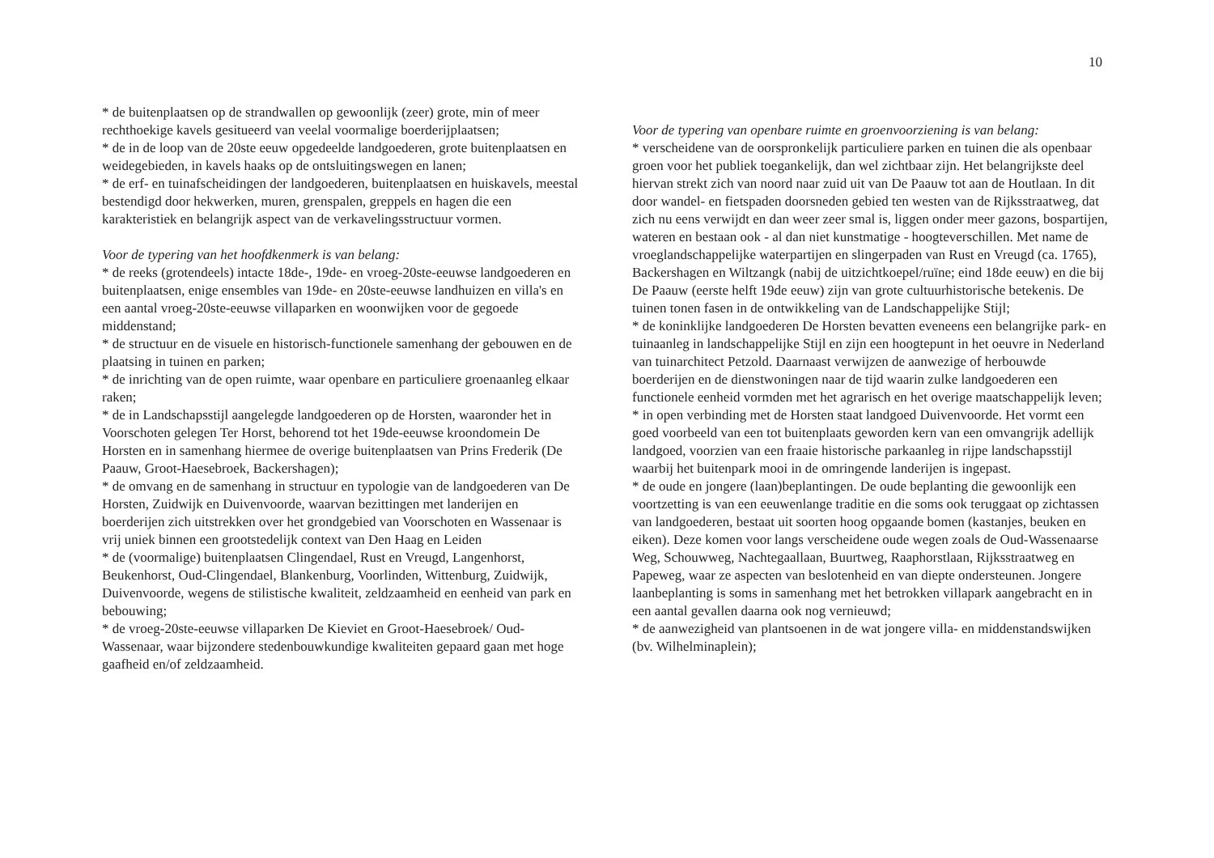10
* de buitenplaatsen op de strandwallen op gewoonlijk (zeer) grote, min of meer rechthoekige kavels gesitueerd van veelal voormalige boerderijplaatsen;
* de in de loop van de 20ste eeuw opgedeelde landgoederen, grote buitenplaatsen en weidegebieden, in kavels haaks op de ontsluitingswegen en lanen;
* de erf- en tuinafscheidingen der landgoederen, buitenplaatsen en huiskavels, meestal bestendigd door hekwerken, muren, grenspalen, greppels en hagen die een karakteristiek en belangrijk aspect van de verkavelingsstructuur vormen.
Voor de typering van het hoofdkenmerk is van belang:
* de reeks (grotendeels) intacte 18de-, 19de- en vroeg-20ste-eeuwse landgoederen en buitenplaatsen, enige ensembles van 19de- en 20ste-eeuwse landhuizen en villa's en een aantal vroeg-20ste-eeuwse villaparken en woonwijken voor de gegoede middenstand;
* de structuur en de visuele en historisch-functionele samenhang der gebouwen en de plaatsing in tuinen en parken;
* de inrichting van de open ruimte, waar openbare en particuliere groenaanleg elkaar raken;
* de in Landschapsstijl aangelegde landgoederen op de Horsten, waaronder het in Voorschoten gelegen Ter Horst, behorend tot het 19de-eeuwse kroondomein De Horsten en in samenhang hiermee de overige buitenplaatsen van Prins Frederik (De Paauw, Groot-Haesebroek, Backershagen);
* de omvang en de samenhang in structuur en typologie van de landgoederen van De Horsten, Zuidwijk en Duivenvoorde, waarvan bezittingen met landerijen en boerderijen zich uitstrekken over het grondgebied van Voorschoten en Wassenaar is vrij uniek binnen een grootstedelijk context van Den Haag en Leiden
* de (voormalige) buitenplaatsen Clingendael, Rust en Vreugd, Langenhorst, Beukenhorst, Oud-Clingendael, Blankenburg, Voorlinden, Wittenburg, Zuidwijk, Duivenvoorde, wegens de stilistische kwaliteit, zeldzaamheid en eenheid van park en bebouwing;
* de vroeg-20ste-eeuwse villaparken De Kieviet en Groot-Haesebroek/ Oud-Wassenaar, waar bijzondere stedenbouwkundige kwaliteiten gepaard gaan met hoge gaafheid en/of zeldzaamheid.
Voor de typering van openbare ruimte en groenvoorziening is van belang:
* verscheidene van de oorspronkelijk particuliere parken en tuinen die als openbaar groen voor het publiek toegankelijk, dan wel zichtbaar zijn. Het belangrijkste deel hiervan strekt zich van noord naar zuid uit van De Paauw tot aan de Houtlaan. In dit door wandel- en fietspaden doorsneden gebied ten westen van de Rijksstraatweg, dat zich nu eens verwijdt en dan weer zeer smal is, liggen onder meer gazons, bospartijen, wateren en bestaan ook - al dan niet kunstmatige - hoogteverschillen. Met name de vroeglandschappelijke waterpartijen en slingerpaden van Rust en Vreugd (ca. 1765), Backershagen en Wiltzangk (nabij de uitzichtkoepel/ruïne; eind 18de eeuw) en die bij De Paauw (eerste helft 19de eeuw) zijn van grote cultuurhistorische betekenis. De tuinen tonen fasen in de ontwikkeling van de Landschappelijke Stijl;
* de koninklijke landgoederen De Horsten bevatten eveneens een belangrijke park- en tuinaanleg in landschappelijke Stijl en zijn een hoogtepunt in het oeuvre in Nederland van tuinarchitect Petzold. Daarnaast verwijzen de aanwezige of herbouwde boerderijen en de dienstwoningen naar de tijd waarin zulke landgoederen een functionele eenheid vormden met het agrarisch en het overige maatschappelijk leven;
* in open verbinding met de Horsten staat landgoed Duivenvoorde. Het vormt een goed voorbeeld van een tot buitenplaats geworden kern van een omvangrijk adellijk landgoed, voorzien van een fraaie historische parkaanleg in rijpe landschapsstijl waarbij het buitenpark mooi in de omringende landerijen is ingepast.
* de oude en jongere (laan)beplantingen. De oude beplanting die gewoonlijk een voortzetting is van een eeuwenlange traditie en die soms ook teruggaat op zichtassen van landgoederen, bestaat uit soorten hoog opgaande bomen (kastanjes, beuken en eiken). Deze komen voor langs verscheidene oude wegen zoals de Oud-Wassenaarse Weg, Schouwweg, Nachtegaallaan, Buurtweg, Raaphorstlaan, Rijksstraatweg en Papeweg, waar ze aspecten van beslotenheid en van diepte ondersteunen. Jongere laanbeplanting is soms in samenhang met het betrokken villapark aangebracht en in een aantal gevallen daarna ook nog vernieuwd;
* de aanwezigheid van plantsoenen in de wat jongere villa- en middenstandswijken (bv. Wilhelminaplein);